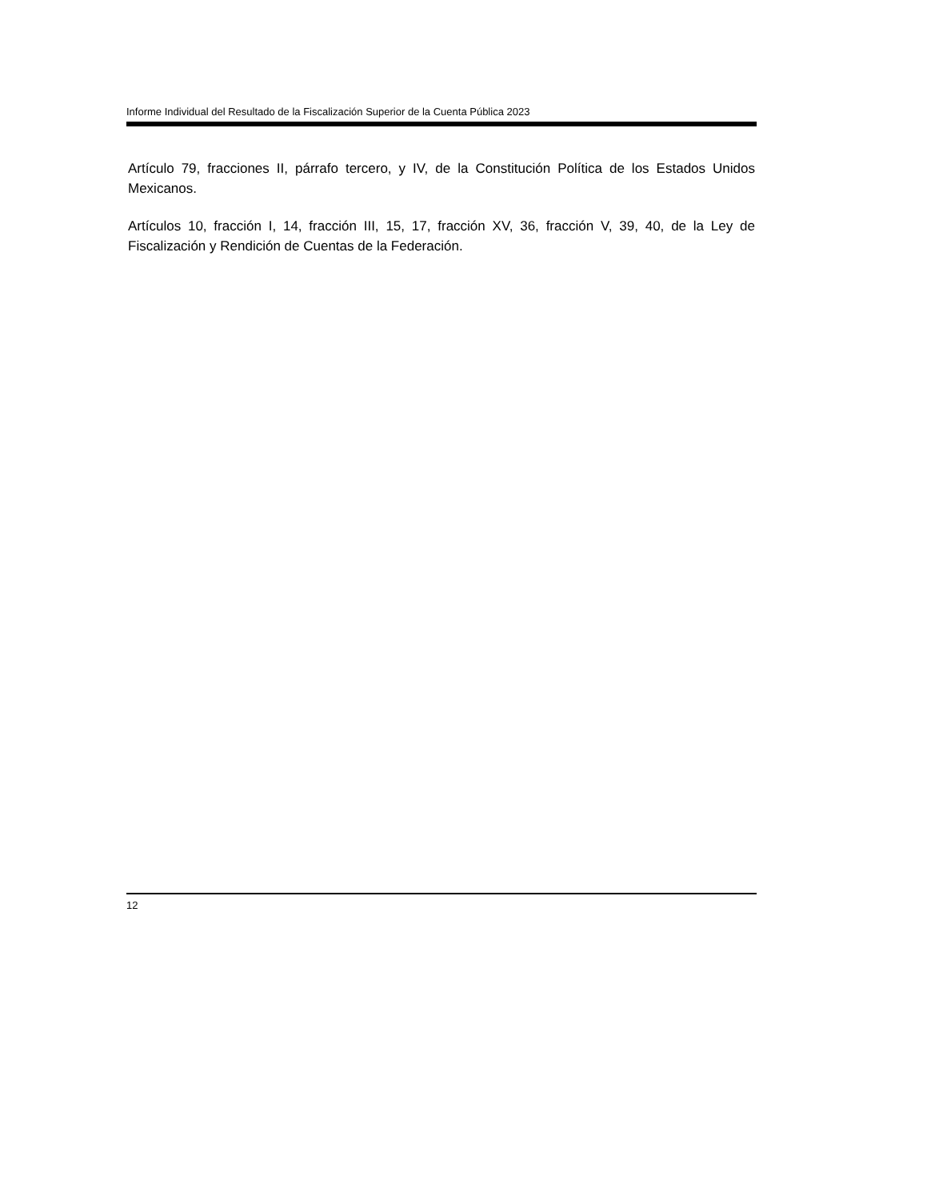Informe Individual del Resultado de la Fiscalización Superior de la Cuenta Pública 2023
Artículo 79, fracciones II, párrafo tercero, y IV, de la Constitución Política de los Estados Unidos Mexicanos.
Artículos 10, fracción I, 14, fracción III, 15, 17, fracción XV, 36, fracción V, 39, 40, de la Ley de Fiscalización y Rendición de Cuentas de la Federación.
12